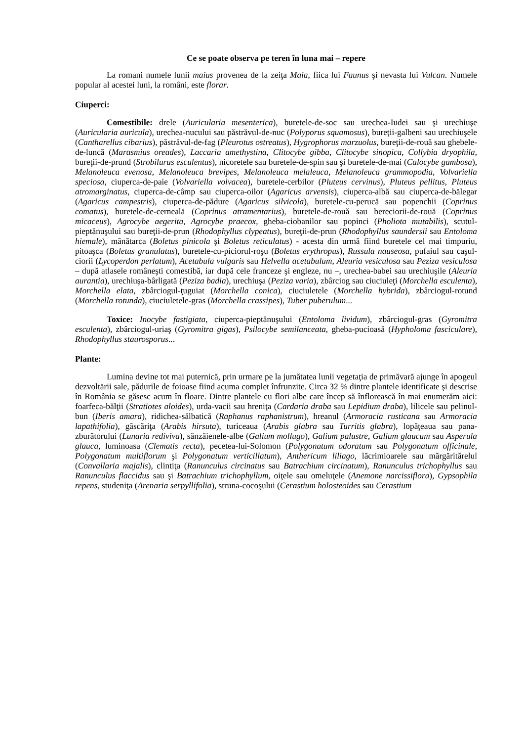Ce se poate observa pe teren în luna mai – repere
La romani numele lunii maius provenea de la zeiţa Maia, fiica lui Faunus şi nevasta lui Vulcan. Numele popular al acestei luni, la români, este florar.
Ciuperci:
Comestibile: drele (Auricularia mesenterica), buretele-de-soc sau urechea-Iudei sau şi urechiuşe (Auricularia auricula), urechea-nucului sau păstrăvul-de-nuc (Polyporus squamosus), bureţii-galbeni sau urechiuşele (Cantharellus cibarius), păstrăvul-de-fag (Pleurotus ostreatus), Hygrophorus marzuolus, bureţii-de-rouă sau ghebele-de-luncă (Marasmius oreades), Laccaria amethystina, Clitocybe gibba, Clitocybe sinopica, Collybia dryophila, bureţii-de-prund (Strobilurus esculentus), nicoretele sau buretele-de-spin sau şi buretele-de-mai (Calocybe gambosa), Melanoleuca evenosa, Melanoleuca brevipes, Melanoleuca melaleuca, Melanoleuca grammopodia, Volvariella speciosa, ciuperca-de-paie (Volvariella volvacea), buretele-cerbilor (Pluteus cervinus), Pluteus pellitus, Pluteus atromarginatus, ciuperca-de-câmp sau ciuperca-oilor (Agaricus arvensis), ciuperca-albă sau ciuperca-de-bălegar (Agaricus campestris), ciuperca-de-pădure (Agaricus silvicola), buretele-cu-perucă sau popenchii (Coprinus comatus), buretele-de-cerneală (Coprinus atramentarius), buretele-de-rouă sau bereciorii-de-rouă (Coprinus micaceus), Agrocybe aegerita, Agrocybe praecox, gheba-ciobanilor sau popinci (Pholiota mutabilis), scutul-pieptănuşului sau bureţii-de-prun (Rhodophyllus clypeatus), bureţii-de-prun (Rhodophyllus saundersii sau Entoloma hiemale), mânătarca (Boletus pinicola şi Boletus reticulatus) - acesta din urmă fiind buretele cel mai timpuriu, pitoaşca (Boletus granulatus), buretele-cu-piciorul-roşu (Boletus erythropus), Russula nauseosa, pufaiul sau caşul-ciorii (Lycoperdon perlatum), Acetabula vulgaris sau Helvella acetabulum, Aleuria vesiculosa sau Peziza vesiculosa – după atlasele româneşti comestibă, iar după cele franceze şi engleze, nu –, urechea-babei sau urechiuşile (Aleuria aurantia), urechiuşa-bârligată (Peziza badia), urechiuşa (Peziza varia), zbârciog sau ciuciuleţi (Morchella esculenta), Morchella elata, zbârciogul-ţuguiat (Morchella conica), ciuciuletele (Morchella hybrida), zbârciogul-rotund (Morchella rotunda), ciuciuletele-gras (Morchella crassipes), Tuber puberulum...
Toxice: Inocybe fastigiata, ciuperca-pieptănuşului (Entoloma lividum), zbârciogul-gras (Gyromitra esculenta), zbârciogul-uriaş (Gyromitra gigas), Psilocybe semilanceata, gheba-pucioasă (Hypholoma fasciculare), Rhodophyllus staurosporus...
Plante:
Lumina devine tot mai puternică, prin urmare pe la jumătatea lunii vegetaţia de primăvară ajunge în apogeul dezvoltării sale, pădurile de foioase fiind acuma complet înfrunzite. Circa 32 % dintre plantele identificate şi descrise în România se găsesc acum în floare. Dintre plantele cu flori albe care încep să înflorească în mai enumerăm aici: foarfeca-bălţii (Stratiotes aloides), urda-vacii sau hreniţa (Cardaria draba sau Lepidium draba), lilicele sau pelinul-bun (Iberis amara), ridichea-sălbatică (Raphanus raphanistrum), hreanul (Armoracia rusticana sau Armoracia lapathifolia), gâscăriţa (Arabis hirsuta), turiceaua (Arabis glabra sau Turritis glabra), lopăţeaua sau pana-zburătorului (Lunaria rediviva), sânzâienele-albe (Galium mollugo), Galium palustre, Galium glaucum sau Asperula glauca, luminoasa (Clematis recta), pecetea-lui-Solomon (Polygonatum odoratum sau Polygonatum officinale, Polygonatum multiflorum şi Polygonatum verticillatum), Anthericum liliago, lăcrimioarele sau mărgăritărelul (Convallaria majalis), clintiţa (Ranunculus circinatus sau Batrachium circinatum), Ranunculus trichophyllus sau Ranunculus flaccidus sau şi Batrachium trichophyllum, oiţele sau omeluţele (Anemone narcissiflora), Gypsophila repens, studeniţa (Arenaria serpyllifolia), struna-cocoşului (Cerastium holosteoides sau Cerastium